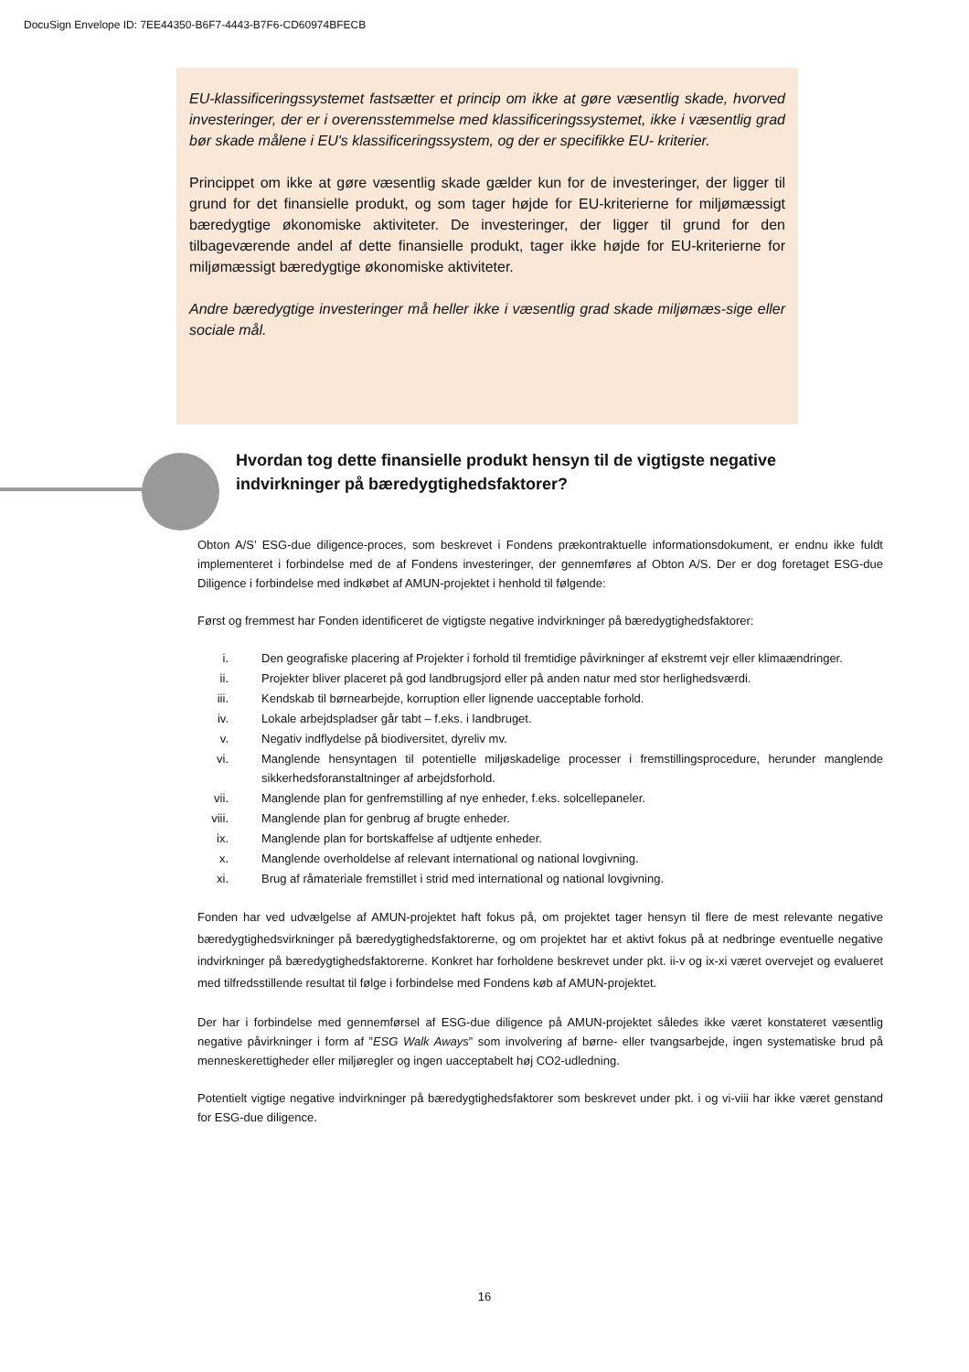DocuSign Envelope ID: 7EE44350-B6F7-4443-B7F6-CD60974BFECB
EU-klassificeringssystemet fastsætter et princip om ikke at gøre væsentlig skade, hvorved investeringer, der er i overensstemmelse med klassificeringssystemet, ikke i væsentlig grad bør skade målene i EU's klassificeringssystem, og der er specifikke EU- kriterier.
Princippet om ikke at gøre væsentlig skade gælder kun for de investeringer, der ligger til grund for det finansielle produkt, og som tager højde for EU-kriterierne for miljømæssigt bæredygtige økonomiske aktiviteter. De investeringer, der ligger til grund for den tilbageværende andel af dette finansielle produkt, tager ikke højde for EU-kriterierne for miljømæssigt bæredygtige økonomiske aktiviteter.
Andre bæredygtige investeringer må heller ikke i væsentlig grad skade miljømæs-sige eller sociale mål.
Hvordan tog dette finansielle produkt hensyn til de vigtigste negative indvirkninger på bæredygtighedsfaktorer?
Obton A/S’ ESG-due diligence-proces, som beskrevet i Fondens prækontraktuelle informationsdokument, er endnu ikke fuldt implementeret i forbindelse med de af Fondens investeringer, der gennemføres af Obton A/S. Der er dog foretaget ESG-due Diligence i forbindelse med indkøbet af AMUN-projektet i henhold til følgende:
Først og fremmest har Fonden identificeret de vigtigste negative indvirkninger på bæredygtighedsfaktorer:
i. Den geografiske placering af Projekter i forhold til fremtidige påvirkninger af ekstremt vejr eller klimaændringer.
ii. Projekter bliver placeret på god landbrugsjord eller på anden natur med stor herlighedsværdi.
iii. Kendskab til børnearbejde, korruption eller lignende uacceptable forhold.
iv. Lokale arbejdspladser går tabt – f.eks. i landbruget.
v. Negativ indflydelse på biodiversitet, dyreliv mv.
vi. Manglende hensyntagen til potentielle miljøskadelige processer i fremstillingsprocedure, herunder manglende sikkerhedsforanstaltninger af arbejdsforhold.
vii. Manglende plan for genfremstilling af nye enheder, f.eks. solcellepaneler.
viii.
Manglende plan for genbrug af brugte enheder.
ix. Manglende plan for bortskaffelse af udtjente enheder.
x. Manglende overholdelse af relevant international og national lovgivning.
xi. Brug af råmateriale fremstillet i strid med international og national lovgivning.
Fonden har ved udvælgelse af AMUN-projektet haft fokus på, om projektet tager hensyn til flere de mest relevante negative bæredygtighedsvirkninger på bæredygtighedsfaktorerne, og om projektet har et aktivt fokus på at nedbringe eventuelle negative indvirkninger på bæredygtighedsfaktorerne. Konkret har forholdene beskrevet under pkt. ii-v og ix-xi været overvejet og evalueret med tilfredsstillende resultat til følge i forbindelse med Fondens køb af AMUN-projektet.
Der har i forbindelse med gennemførsel af ESG-due diligence på AMUN-projektet således ikke været konstateret væsentlig negative påvirkninger i form af ”ESG Walk Aways” som involvering af børne- eller tvangsarbejde, ingen systematiske brud på menneskerettigheder eller miljøregler og ingen uacceptabelt høj CO2-udledning.
Potentielt vigtige negative indvirkninger på bæredygtighedsfaktorer som beskrevet under pkt. i og vi-viii har ikke været genstand for ESG-due diligence.
16